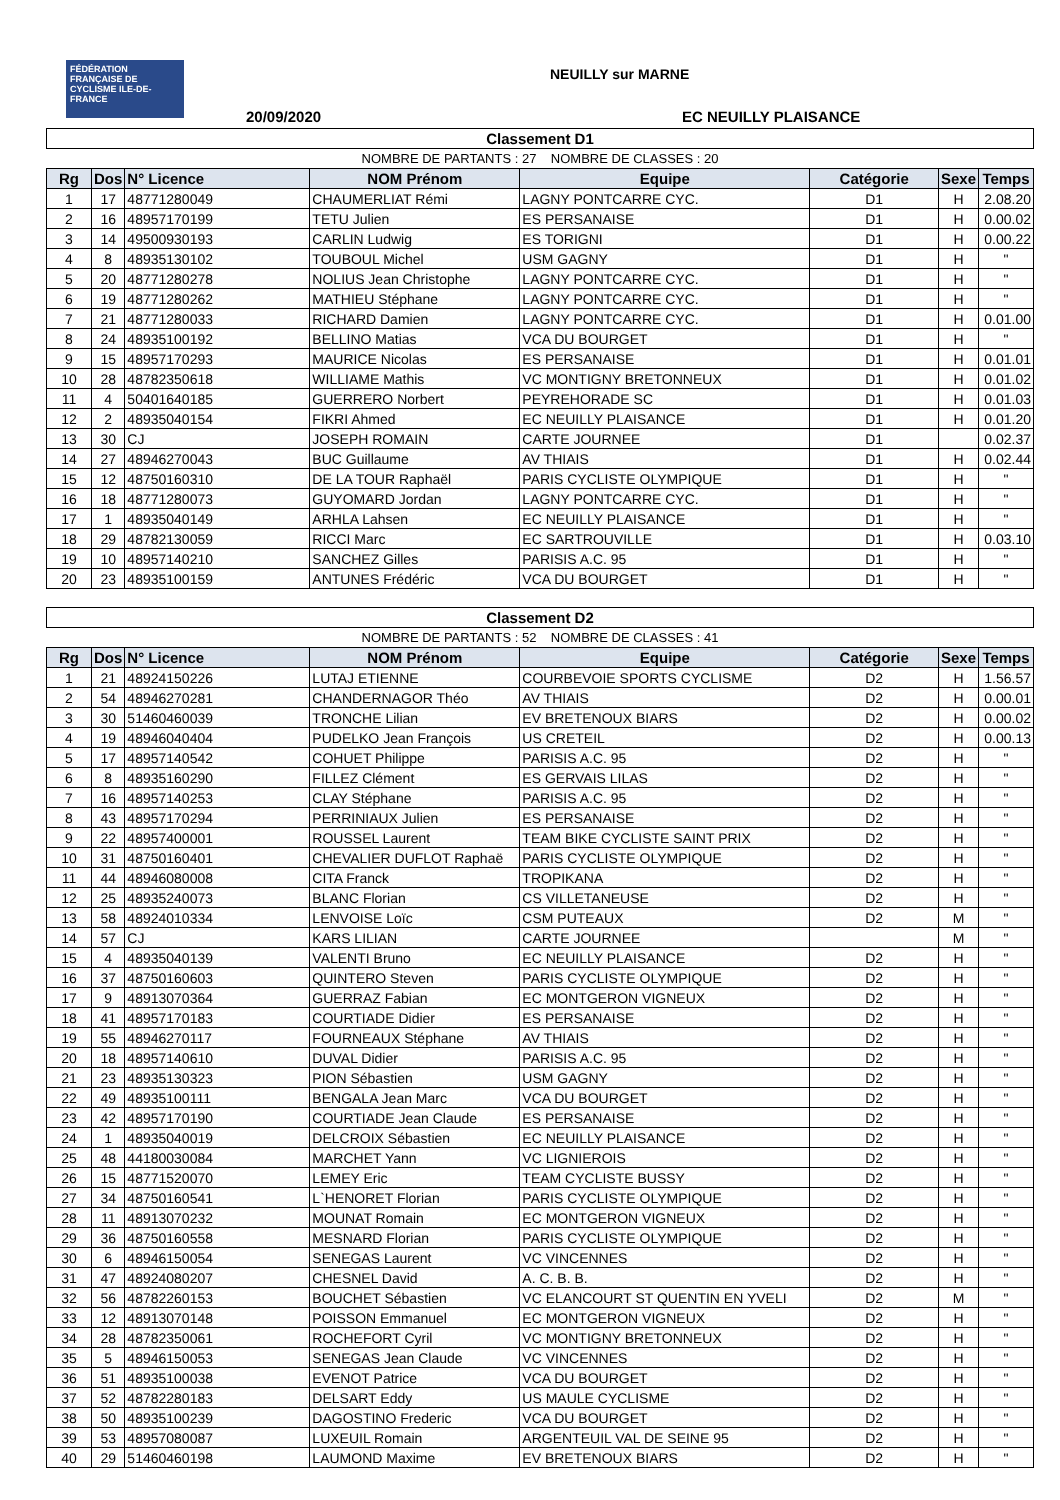FÉDÉRATION FRANÇAISE DE CYCLISME ILE-DE-FRANCE
NEUILLY sur MARNE
20/09/2020 EC NEUILLY PLAISANCE
| Classement D1 | | | | | | | |
| NOMBRE DE PARTANTS : 27 NOMBRE DE CLASSES : 20 | | | | | | | |
| Rg | Dos | N° Licence | NOM Prénom | Equipe | Catégorie | Sexe | Temps |
| 1 | 17 | 48771280049 | CHAUMERLIAT Rémi | LAGNY PONTCARRE CYC. | D1 | H | 2.08.20 |
| 2 | 16 | 48957170199 | TETU Julien | ES PERSANAISE | D1 | H | 0.00.02 |
| 3 | 14 | 49500930193 | CARLIN Ludwig | ES TORIGNI | D1 | H | 0.00.22 |
| 4 | 8 | 48935130102 | TOUBOUL Michel | USM GAGNY | D1 | H | " |
| 5 | 20 | 48771280278 | NOLIUS Jean Christophe | LAGNY PONTCARRE CYC. | D1 | H | " |
| 6 | 19 | 48771280262 | MATHIEU Stéphane | LAGNY PONTCARRE CYC. | D1 | H | " |
| 7 | 21 | 48771280033 | RICHARD Damien | LAGNY PONTCARRE CYC. | D1 | H | 0.01.00 |
| 8 | 24 | 48935100192 | BELLINO Matias | VCA DU BOURGET | D1 | H | " |
| 9 | 15 | 48957170293 | MAURICE Nicolas | ES PERSANAISE | D1 | H | 0.01.01 |
| 10 | 28 | 48782350618 | WILLIAME Mathis | VC MONTIGNY BRETONNEUX | D1 | H | 0.01.02 |
| 11 | 4 | 50401640185 | GUERRERO Norbert | PEYREHORADE SC | D1 | H | 0.01.03 |
| 12 | 2 | 48935040154 | FIKRI Ahmed | EC NEUILLY PLAISANCE | D1 | H | 0.01.20 |
| 13 | 30 | CJ | JOSEPH ROMAIN | CARTE JOURNEE | D1 | | 0.02.37 |
| 14 | 27 | 48946270043 | BUC Guillaume | AV THIAIS | D1 | H | 0.02.44 |
| 15 | 12 | 48750160310 | DE LA TOUR Raphaël | PARIS CYCLISTE OLYMPIQUE | D1 | H | " |
| 16 | 18 | 48771280073 | GUYOMARD Jordan | LAGNY PONTCARRE CYC. | D1 | H | " |
| 17 | 1 | 48935040149 | ARHLA Lahsen | EC NEUILLY PLAISANCE | D1 | H | " |
| 18 | 29 | 48782130059 | RICCI Marc | EC SARTROUVILLE | D1 | H | 0.03.10 |
| 19 | 10 | 48957140210 | SANCHEZ Gilles | PARISIS A.C. 95 | D1 | H | " |
| 20 | 23 | 48935100159 | ANTUNES Frédéric | VCA DU BOURGET | D1 | H | " |
| Classement D2 | | | | | | | |
| NOMBRE DE PARTANTS : 52 NOMBRE DE CLASSES : 41 | | | | | | | |
| Rg | Dos | N° Licence | NOM Prénom | Equipe | Catégorie | Sexe | Temps |
| 1 | 21 | 48924150226 | LUTAJ ETIENNE | COURBEVOIE SPORTS CYCLISME | D2 | H | 1.56.57 |
| 2 | 54 | 48946270281 | CHANDERNAGOR Théo | AV THIAIS | D2 | H | 0.00.01 |
| 3 | 30 | 51460460039 | TRONCHE Lilian | EV BRETENOUX BIARS | D2 | H | 0.00.02 |
| 4 | 19 | 48946040404 | PUDELKO Jean François | US CRETEIL | D2 | H | 0.00.13 |
| 5 | 17 | 48957140542 | COHUET Philippe | PARISIS A.C. 95 | D2 | H | " |
| 6 | 8 | 48935160290 | FILLEZ Clément | ES GERVAIS LILAS | D2 | H | " |
| 7 | 16 | 48957140253 | CLAY Stéphane | PARISIS A.C. 95 | D2 | H | " |
| 8 | 43 | 48957170294 | PERRINIAUX Julien | ES PERSANAISE | D2 | H | " |
| 9 | 22 | 48957400001 | ROUSSEL Laurent | TEAM BIKE CYCLISTE SAINT PRIX | D2 | H | " |
| 10 | 31 | 48750160401 | CHEVALIER DUFLOT Raphaë | PARIS CYCLISTE OLYMPIQUE | D2 | H | " |
| 11 | 44 | 48946080008 | CITA Franck | TROPIKANA | D2 | H | " |
| 12 | 25 | 48935240073 | BLANC Florian | CS VILLETANEUSE | D2 | H | " |
| 13 | 58 | 48924010334 | LENVOISE Loïc | CSM PUTEAUX | D2 | M | " |
| 14 | 57 | CJ | KARS LILIAN | CARTE JOURNEE | | M | " |
| 15 | 4 | 48935040139 | VALENTI Bruno | EC NEUILLY PLAISANCE | D2 | H | " |
| 16 | 37 | 48750160603 | QUINTERO Steven | PARIS CYCLISTE OLYMPIQUE | D2 | H | " |
| 17 | 9 | 48913070364 | GUERRAZ Fabian | EC MONTGERON VIGNEUX | D2 | H | " |
| 18 | 41 | 48957170183 | COURTIADE Didier | ES PERSANAISE | D2 | H | " |
| 19 | 55 | 48946270117 | FOURNEAUX Stéphane | AV THIAIS | D2 | H | " |
| 20 | 18 | 48957140610 | DUVAL Didier | PARISIS A.C. 95 | D2 | H | " |
| 21 | 23 | 48935130323 | PION Sébastien | USM GAGNY | D2 | H | " |
| 22 | 49 | 48935100111 | BENGALA Jean Marc | VCA DU BOURGET | D2 | H | " |
| 23 | 42 | 48957170190 | COURTIADE Jean Claude | ES PERSANAISE | D2 | H | " |
| 24 | 1 | 48935040019 | DELCROIX Sébastien | EC NEUILLY PLAISANCE | D2 | H | " |
| 25 | 48 | 44180030084 | MARCHET Yann | VC LIGNIEROIS | D2 | H | " |
| 26 | 15 | 48771520070 | LEMEY Eric | TEAM CYCLISTE BUSSY | D2 | H | " |
| 27 | 34 | 48750160541 | L`HENORET Florian | PARIS CYCLISTE OLYMPIQUE | D2 | H | " |
| 28 | 11 | 48913070232 | MOUNAT Romain | EC MONTGERON VIGNEUX | D2 | H | " |
| 29 | 36 | 48750160558 | MESNARD Florian | PARIS CYCLISTE OLYMPIQUE | D2 | H | " |
| 30 | 6 | 48946150054 | SENEGAS Laurent | VC VINCENNES | D2 | H | " |
| 31 | 47 | 48924080207 | CHESNEL David | A. C. B. B. | D2 | H | " |
| 32 | 56 | 48782260153 | BOUCHET Sébastien | VC ELANCOURT ST QUENTIN EN YVELI | D2 | M | " |
| 33 | 12 | 48913070148 | POISSON Emmanuel | EC MONTGERON VIGNEUX | D2 | H | " |
| 34 | 28 | 48782350061 | ROCHEFORT Cyril | VC MONTIGNY BRETONNEUX | D2 | H | " |
| 35 | 5 | 48946150053 | SENEGAS Jean Claude | VC VINCENNES | D2 | H | " |
| 36 | 51 | 48935100038 | EVENOT Patrice | VCA DU BOURGET | D2 | H | " |
| 37 | 52 | 48782280183 | DELSART Eddy | US MAULE CYCLISME | D2 | H | " |
| 38 | 50 | 48935100239 | DAGOSTINO Frederic | VCA DU BOURGET | D2 | H | " |
| 39 | 53 | 48957080087 | LUXEUIL Romain | ARGENTEUIL VAL DE SEINE 95 | D2 | H | " |
| 40 | 29 | 51460460198 | LAUMOND Maxime | EV BRETENOUX BIARS | D2 | H | " |